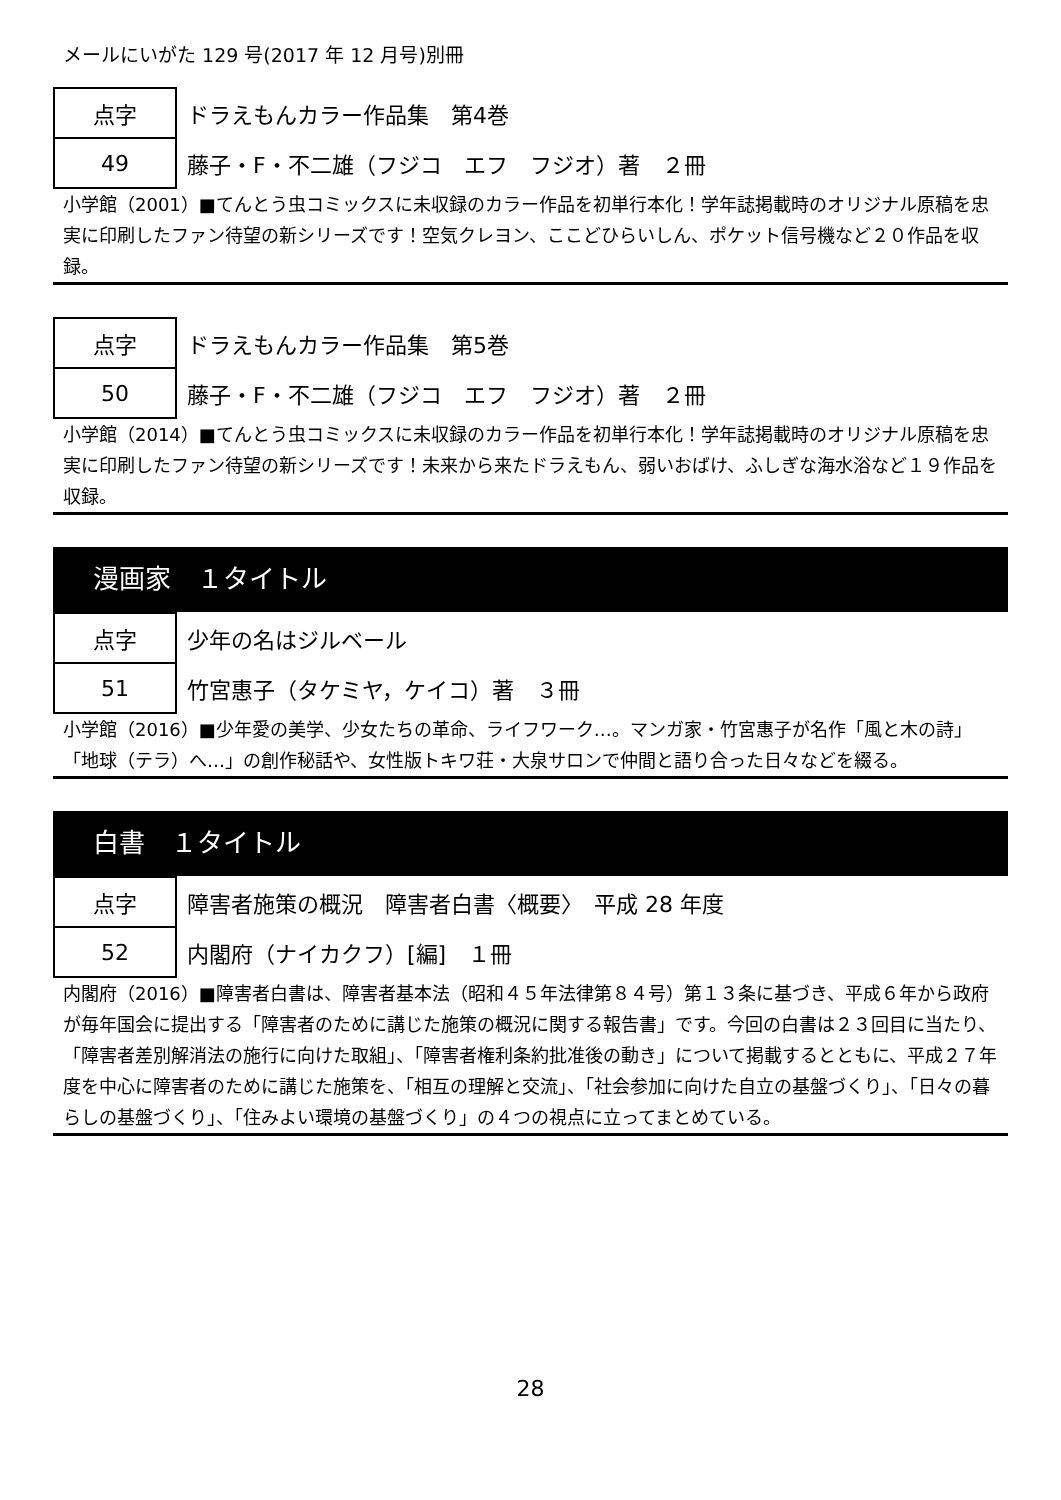メールにいがた 129 号(2017 年 12 月号)別冊
| 点字 | ドラえもんカラー作品集 第4巻 |
| 49 | 藤子・F・不二雄（フジコ エフ フジオ）著 ２冊 |
小学館（2001）■てんとう虫コミックスに未収録のカラー作品を初単行本化！学年誌掲載時のオリジナル原稿を忠実に印刷したファン待望の新シリーズです！空気クレヨン、ここどひらいしん、ポケット信号機など２０作品を収録。
| 点字 | ドラえもんカラー作品集 第5巻 |
| 50 | 藤子・F・不二雄（フジコ エフ フジオ）著 ２冊 |
小学館（2014）■てんとう虫コミックスに未収録のカラー作品を初単行本化！学年誌掲載時のオリジナル原稿を忠実に印刷したファン待望の新シリーズです！未来から来たドラえもん、弱いおばけ、ふしぎな海水浴など１９作品を収録。
漫画家　１タイトル
| 点字 | 少年の名はジルベール |
| 51 | 竹宮惠子（タケミヤ，ケイコ）著 ３冊 |
小学館（2016）■少年愛の美学、少女たちの革命、ライフワーク…。マンガ家・竹宮惠子が名作「風と木の詩」「地球（テラ）へ…」の創作秘話や、女性版トキワ荘・大泉サロンで仲間と語り合った日々などを綴る。
白書　１タイトル
| 点字 | 障害者施策の概況 障害者白書〈概要〉 平成 28 年度 |
| 52 | 内閣府（ナイカクフ）[編] １冊 |
内閣府（2016）■障害者白書は、障害者基本法（昭和４５年法律第８４号）第１３条に基づき、平成６年から政府が毎年国会に提出する「障害者のために講じた施策の概況に関する報告書」です。今回の白書は２３回目に当たり、「障害者差別解消法の施行に向けた取組」、「障害者権利条約批准後の動き」について掲載するとともに、平成２７年度を中心に障害者のために講じた施策を、「相互の理解と交流」、「社会参加に向けた自立の基盤づくり」、「日々の暮らしの基盤づくり」、「住みよい環境の基盤づくり」の４つの視点に立ってまとめている。
28